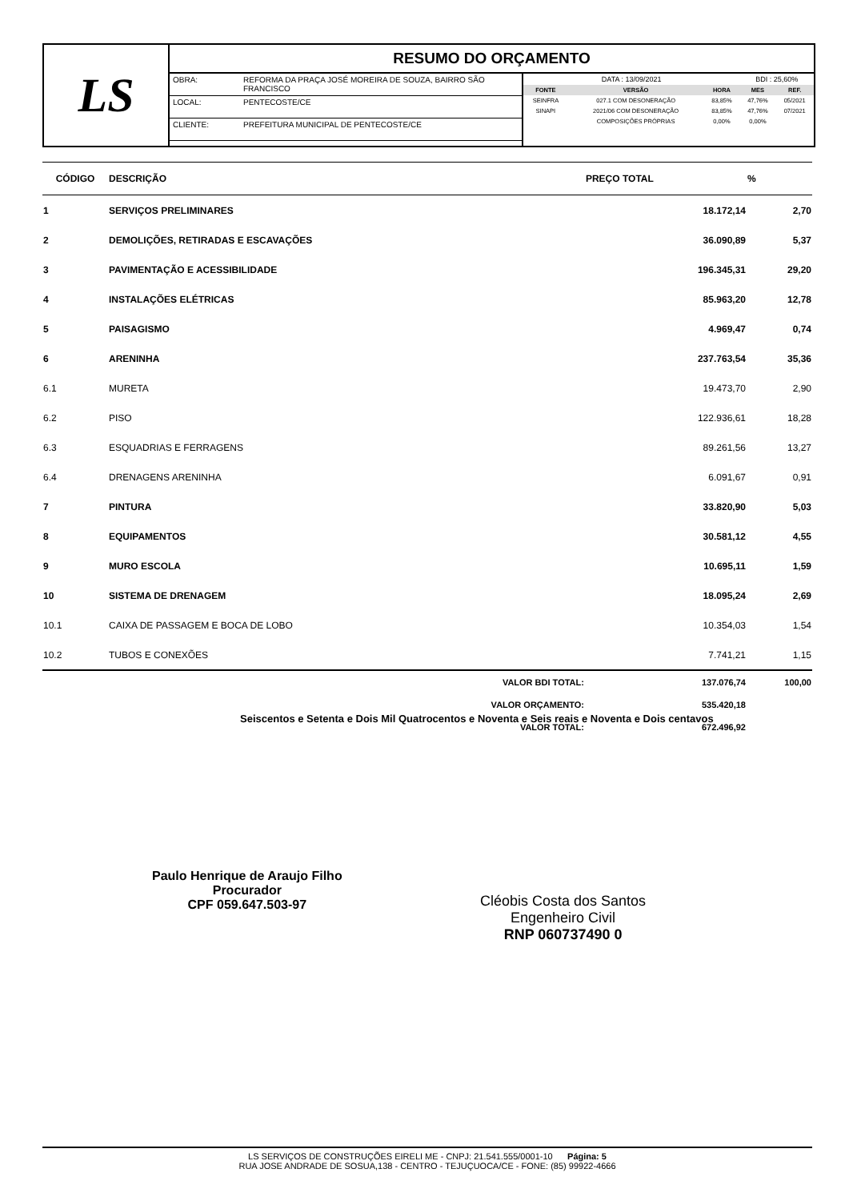LS
RESUMO DO ORÇAMENTO
| OBRA: | REFORMA DA PRAÇA JOSÉ MOREIRA DE SOUZA, BAIRRO SÃO FRANCISCO |
| LOCAL: | PENTECOSTE/CE |
| CLIENTE: | PREFEITURA MUNICIPAL DE PENTECOSTE/CE |
| DATA : 13/09/2021 | | | BDI : 25,60% | |
| FONTE | VERSÃO | HORA | MES | REF. |
| SEINFRA | 027.1 COM DESONERAÇÃO | 83,85% | 47,76% | 05/2021 |
| SINAPI | 2021/06 COM DESONERAÇÃO | 83,85% | 47,76% | 07/2021 |
| | COMPOSIÇÕES PRÓPRIAS | 0,00% | 0,00% | |
| CÓDIGO | DESCRIÇÃO | PREÇO TOTAL | % |
| --- | --- | --- | --- |
| 1 | SERVIÇOS PRELIMINARES | 18.172,14 | 2,70 |
| 2 | DEMOLIÇÕES, RETIRADAS E ESCAVAÇÕES | 36.090,89 | 5,37 |
| 3 | PAVIMENTAÇÃO E ACESSIBILIDADE | 196.345,31 | 29,20 |
| 4 | INSTALAÇÕES ELÉTRICAS | 85.963,20 | 12,78 |
| 5 | PAISAGISMO | 4.969,47 | 0,74 |
| 6 | ARENINHA | 237.763,54 | 35,36 |
| 6.1 | MURETA | 19.473,70 | 2,90 |
| 6.2 | PISO | 122.936,61 | 18,28 |
| 6.3 | ESQUADRIAS E FERRAGENS | 89.261,56 | 13,27 |
| 6.4 | DRENAGENS ARENINHA | 6.091,67 | 0,91 |
| 7 | PINTURA | 33.820,90 | 5,03 |
| 8 | EQUIPAMENTOS | 30.581,12 | 4,55 |
| 9 | MURO ESCOLA | 10.695,11 | 1,59 |
| 10 | SISTEMA DE DRENAGEM | 18.095,24 | 2,69 |
| 10.1 | CAIXA DE PASSAGEM E BOCA DE LOBO | 10.354,03 | 1,54 |
| 10.2 | TUBOS E CONEXÕES | 7.741,21 | 1,15 |
| | VALOR BDI TOTAL: | 137.076,74 | 100,00 |
| | VALOR ORÇAMENTO: | 535.420,18 | |
| | VALOR TOTAL: | 672.496,92 | |
Seiscentos e Setenta e Dois Mil Quatrocentos e Noventa e Seis reais e Noventa e Dois centavos
Paulo Henrique de Araujo Filho
Procurador
CPF 059.647.503-97
Cléobis Costa dos Santos
Engenheiro Civil
RNP 060737490 0
LS SERVIÇOS DE CONSTRUÇÕES EIRELI ME - CNPJ: 21.541.555/0001-10 Página: 5
RUA JOSE ANDRADE DE SOSUA,138 - CENTRO - TEJUÇUOCA/CE - FONE: (85) 99922-4666